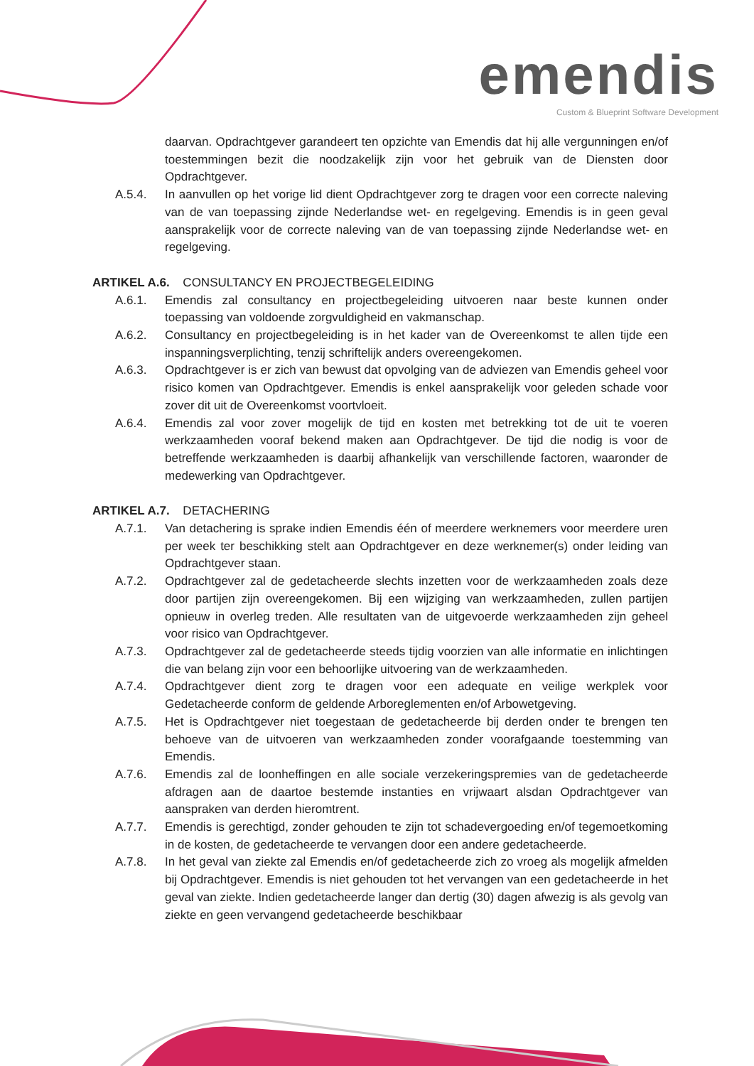emendis
Custom & Blueprint Software Development
daarvan. Opdrachtgever garandeert ten opzichte van Emendis dat hij alle vergunningen en/of toestemmingen bezit die noodzakelijk zijn voor het gebruik van de Diensten door Opdrachtgever.
A.5.4. In aanvullen op het vorige lid dient Opdrachtgever zorg te dragen voor een correcte naleving van de van toepassing zijnde Nederlandse wet- en regelgeving. Emendis is in geen geval aansprakelijk voor de correcte naleving van de van toepassing zijnde Nederlandse wet- en regelgeving.
ARTIKEL A.6. CONSULTANCY EN PROJECTBEGELEIDING
A.6.1. Emendis zal consultancy en projectbegeleiding uitvoeren naar beste kunnen onder toepassing van voldoende zorgvuldigheid en vakmanschap.
A.6.2. Consultancy en projectbegeleiding is in het kader van de Overeenkomst te allen tijde een inspanningsverplichting, tenzij schriftelijk anders overeengekomen.
A.6.3. Opdrachtgever is er zich van bewust dat opvolging van de adviezen van Emendis geheel voor risico komen van Opdrachtgever. Emendis is enkel aansprakelijk voor geleden schade voor zover dit uit de Overeenkomst voortvloeit.
A.6.4. Emendis zal voor zover mogelijk de tijd en kosten met betrekking tot de uit te voeren werkzaamheden vooraf bekend maken aan Opdrachtgever. De tijd die nodig is voor de betreffende werkzaamheden is daarbij afhankelijk van verschillende factoren, waaronder de medewerking van Opdrachtgever.
ARTIKEL A.7. DETACHERING
A.7.1. Van detachering is sprake indien Emendis één of meerdere werknemers voor meerdere uren per week ter beschikking stelt aan Opdrachtgever en deze werknemer(s) onder leiding van Opdrachtgever staan.
A.7.2. Opdrachtgever zal de gedetacheerde slechts inzetten voor de werkzaamheden zoals deze door partijen zijn overeengekomen. Bij een wijziging van werkzaamheden, zullen partijen opnieuw in overleg treden. Alle resultaten van de uitgevoerde werkzaamheden zijn geheel voor risico van Opdrachtgever.
A.7.3. Opdrachtgever zal de gedetacheerde steeds tijdig voorzien van alle informatie en inlichtingen die van belang zijn voor een behoorlijke uitvoering van de werkzaamheden.
A.7.4. Opdrachtgever dient zorg te dragen voor een adequate en veilige werkplek voor Gedetacheerde conform de geldende Arboreglementen en/of Arbowetgeving.
A.7.5. Het is Opdrachtgever niet toegestaan de gedetacheerde bij derden onder te brengen ten behoeve van de uitvoeren van werkzaamheden zonder voorafgaande toestemming van Emendis.
A.7.6. Emendis zal de loonheffingen en alle sociale verzekeringspremies van de gedetacheerde afdragen aan de daartoe bestemde instanties en vrijwaart alsdan Opdrachtgever van aanspraken van derden hieromtrent.
A.7.7. Emendis is gerechtigd, zonder gehouden te zijn tot schadevergoeding en/of tegemoetkoming in de kosten, de gedetacheerde te vervangen door een andere gedetacheerde.
A.7.8. In het geval van ziekte zal Emendis en/of gedetacheerde zich zo vroeg als mogelijk afmelden bij Opdrachtgever. Emendis is niet gehouden tot het vervangen van een gedetacheerde in het geval van ziekte. Indien gedetacheerde langer dan dertig (30) dagen afwezig is als gevolg van ziekte en geen vervangend gedetacheerde beschikbaar